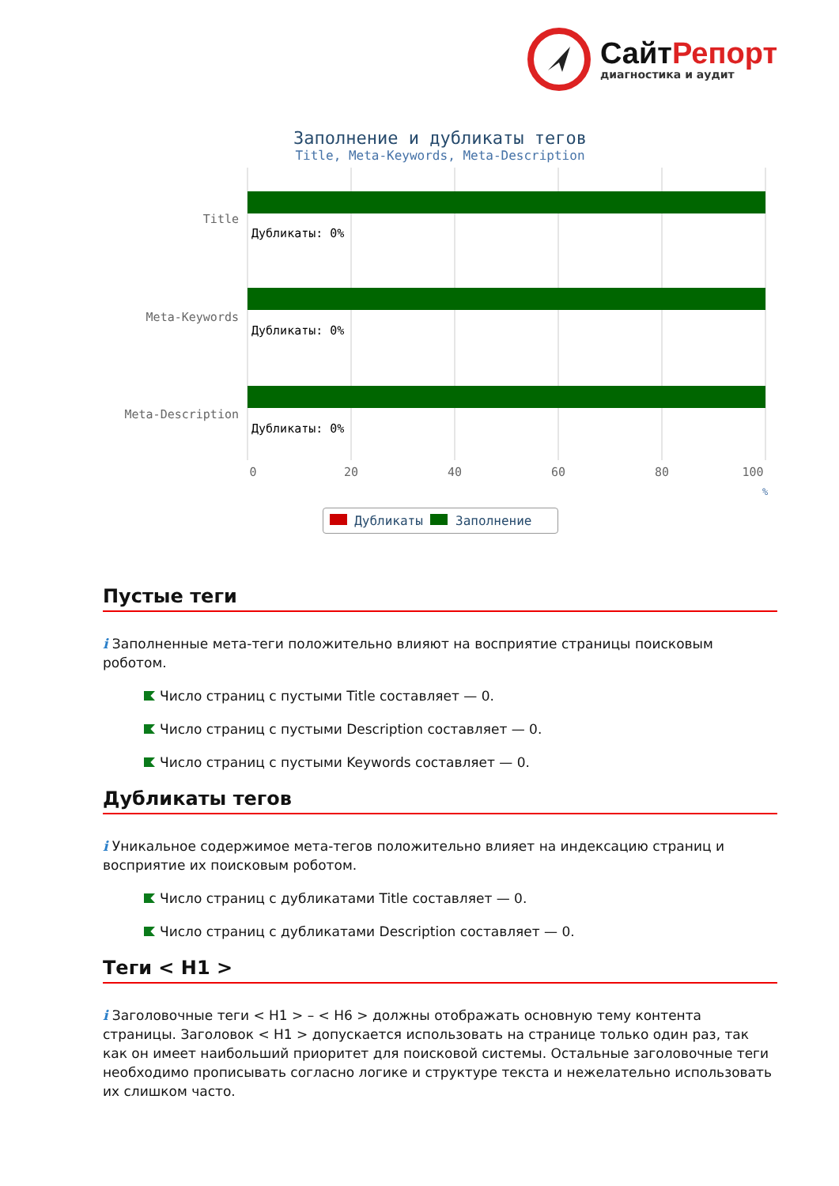СайтРепорт
диагностика и аудит
Заполнение и дубликаты тегов
Title, Meta-Keywords, Meta-Description
Title
Meta-Keywords
Meta-Description
Дубликаты: 0%
Дубликаты: 0%
Дубликаты: 0%
0
20
40
60
80
100
%
Дубликаты Заполнение
Пустые теги
i Заполненные мета-теги положительно влияют на восприятие страницы поисковым роботом.
Число страниц с пустыми Title составляет — 0.
Число страниц с пустыми Description составляет — 0.
Число страниц с пустыми Keywords составляет — 0.
Дубликаты тегов
i Уникальное содержимое мета-тегов положительно влияет на индексацию страниц и восприятие их поисковым роботом.
Число страниц с дубликатами Title составляет — 0.
Число страниц с дубликатами Description составляет — 0.
Теги < H1 >
i Заголовочные теги < H1 > – < H6 > должны отображать основную тему контента страницы. Заголовок < H1 > допускается использовать на странице только один раз, так как он имеет наибольший приоритет для поисковой системы. Остальные заголовочные теги необходимо прописывать согласно логике и структуре текста и нежелательно использовать их слишком часто.